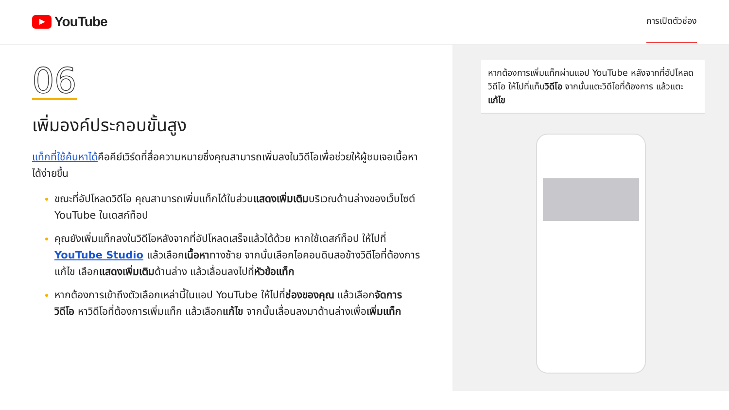YouTube
การเปิดตัวช่อง
06
เพิ่มองค์ประกอบขั้นสูง
แท็กที่ใช้ค้นหาได้คือคีย์เวิร์ดที่สื่อความหมายซึ่งคุณสามารถเพิ่มลงในวิดีโอเพื่อช่วยให้ผู้ชมเจอเนื้อหาได้ง่ายขึ้น
ขณะที่อัปโหลดวิดีโอ คุณสามารถเพิ่มแท็กได้ในส่วนแสดงเพิ่มเติมบริเวณด้านล่างของเว็บไซต์ YouTube ในเดสก์ท็อป
คุณยังเพิ่มแท็กลงในวิดีโอหลังจากที่อัปโหลดเสร็จแล้วได้ด้วย หากใช้เดสก์ท็อป ให้ไปที่ YouTube Studio แล้วเลือกเนื้อหาทางซ้าย จากนั้นเลือกไอคอนดินสอข้างวิดีโอที่ต้องการแก้ไข เลือกแสดงเพิ่มเติมด้านล่าง แล้วเลื่อนลงไปที่หัวข้อแท็ก
หากต้องการเข้าถึงตัวเลือกเหล่านี้ในแอป YouTube ให้ไปที่ช่องของคุณ แล้วเลือกจัดการวิดีโอ หาวิดีโอที่ต้องการเพิ่มแท็ก แล้วเลือกแก้ไข จากนั้นเลื่อนลงมาด้านล่างเพื่อเพิ่มแท็ก
หากต้องการเพิ่มแท็กผ่านแอป YouTube หลังจากที่อัปโหลดวิดีโอ ให้ไปที่แท็บวิดีโอ จากนั้นแตะวิดีโอที่ต้องการ แล้วแตะแก้ไข